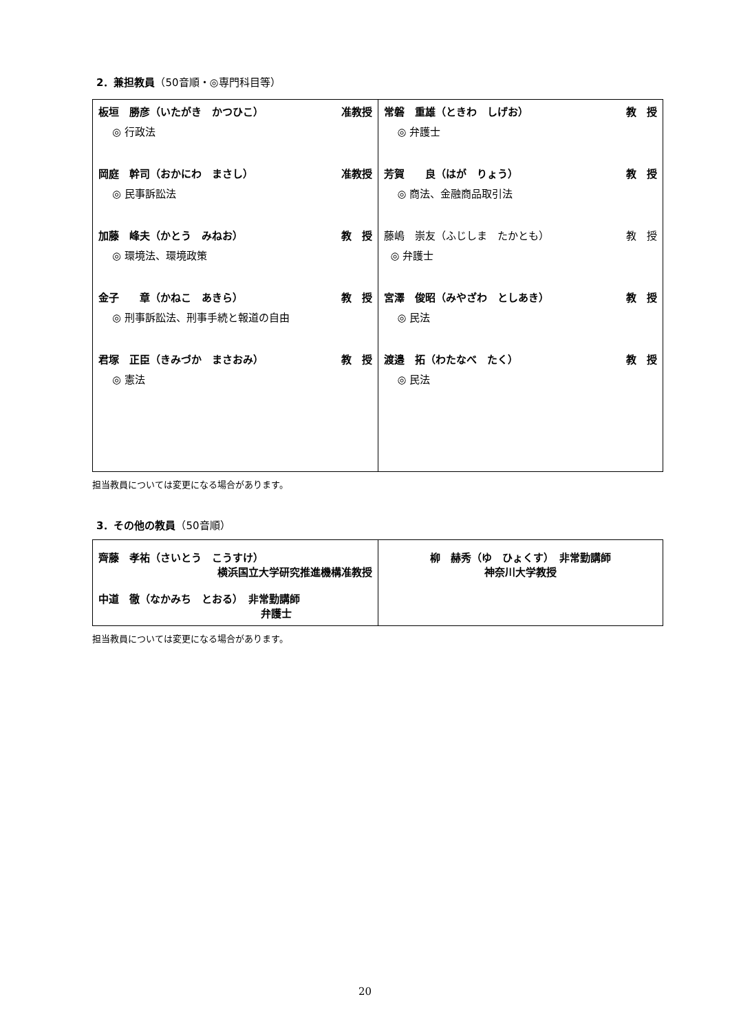2．兼担教員（50音順・◎専門科目等）
| 板垣 勝彦（いたがき かつひこ） 准教授 ◎ 行政法 岡庭 幹司（おかにわ まさし） 准教授 ◎ 民事訴訟法 加藤 峰夫（かとう みねお） 教 授 ◎ 環境法、環境政策 金子 章（かねこ あきら） 教 授 ◎ 刑事訴訟法、刑事手続と報道の自由 君塚 正臣（きみづか まさおみ） 教 授 ◎ 憲法 | 常磐 重雄（ときわ しげお） 教 授 ◎ 弁護士 芳賀 良（はが りょう） 教 授 ◎ 商法、金融商品取引法 藤嶋 崇友（ふじしま たかとも） 教 授 ◎ 弁護士 宮澤 俊昭（みやざわ としあき） 教 授 ◎ 民法 渡邉 拓（わたなべ たく） 教 授 ◎ 民法 |
担当教員については変更になる場合があります。
3．その他の教員（50音順）
| 齊藤 孝祐（さいとう こうすけ） 横浜国立大学研究推進機構准教授 中道 徹（なかみち とおる） 非常勤講師 弁護士 | 柳 赫秀（ゆ ひょくす） 非常勤講師 神奈川大学教授 |
担当教員については変更になる場合があります。
20